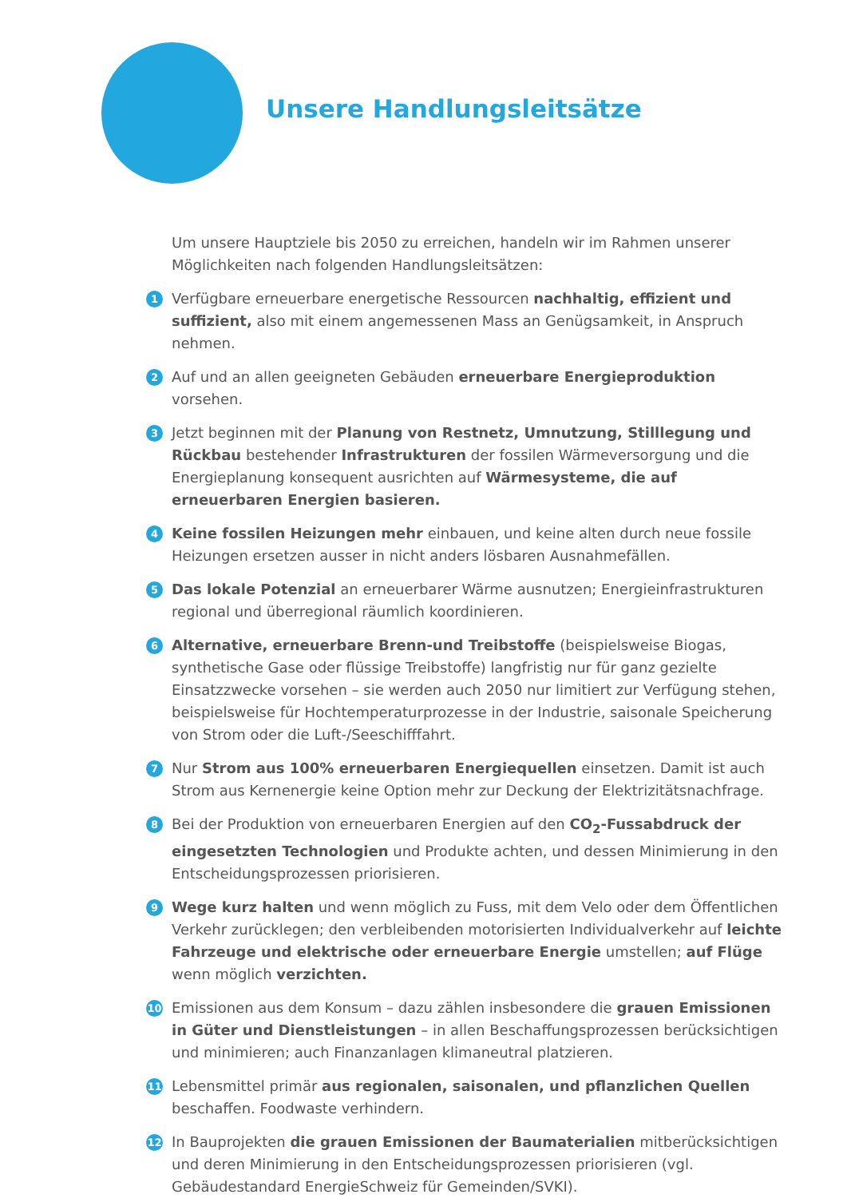Unsere Handlungsleitsätze
Um unsere Hauptziele bis 2050 zu erreichen, handeln wir im Rahmen unserer Möglichkeiten nach folgenden Handlungsleitsätzen:
1 Verfügbare erneuerbare energetische Ressourcen nachhaltig, effizient und suffizient, also mit einem angemessenen Mass an Genügsamkeit, in Anspruch nehmen.
2 Auf und an allen geeigneten Gebäuden erneuerbare Energieproduktion vorsehen.
3 Jetzt beginnen mit der Planung von Restnetz, Umnutzung, Stilllegung und Rückbau bestehender Infrastrukturen der fossilen Wärmeversorgung und die Energieplanung konsequent ausrichten auf Wärmesysteme, die auf erneuerbaren Energien basieren.
4 Keine fossilen Heizungen mehr einbauen, und keine alten durch neue fossile Heizungen ersetzen ausser in nicht anders lösbaren Ausnahmefällen.
5 Das lokale Potenzial an erneuerbarer Wärme ausnutzen; Energieinfrastrukturen regional und überregional räumlich koordinieren.
6 Alternative, erneuerbare Brenn-und Treibstoffe (beispielsweise Biogas, synthetische Gase oder flüssige Treibstoffe) langfristig nur für ganz gezielte Einsatzzwecke vorsehen – sie werden auch 2050 nur limitiert zur Verfügung stehen, beispielsweise für Hochtemperaturprozesse in der Industrie, saisonale Speicherung von Strom oder die Luft-/Seeschifffahrt.
7 Nur Strom aus 100% erneuerbaren Energiequellen einsetzen. Damit ist auch Strom aus Kernenergie keine Option mehr zur Deckung der Elektrizitätsnachfrage.
8 Bei der Produktion von erneuerbaren Energien auf den CO<sub>2</sub>-Fussabdruck der eingesetzten Technologien und Produkte achten, und dessen Minimierung in den Entscheidungsprozessen priorisieren.
9 Wege kurz halten und wenn möglich zu Fuss, mit dem Velo oder dem Öffentlichen Verkehr zurücklegen; den verbleibenden motorisierten Individualverkehr auf leichte Fahrzeuge und elektrische oder erneuerbare Energie umstellen; auf Flüge wenn möglich verzichten.
10 Emissionen aus dem Konsum – dazu zählen insbesondere die grauen Emissionen in Güter und Dienstleistungen – in allen Beschaffungsprozessen berücksichtigen und minimieren; auch Finanzanlagen klimaneutral platzieren.
11 Lebensmittel primär aus regionalen, saisonalen, und pflanzlichen Quellen beschaffen. Foodwaste verhindern.
12 In Bauprojekten die grauen Emissionen der Baumaterialien mitberücksichtigen und deren Minimierung in den Entscheidungsprozessen priorisieren (vgl. Gebäudestandard EnergieSchweiz für Gemeinden/SVKI).